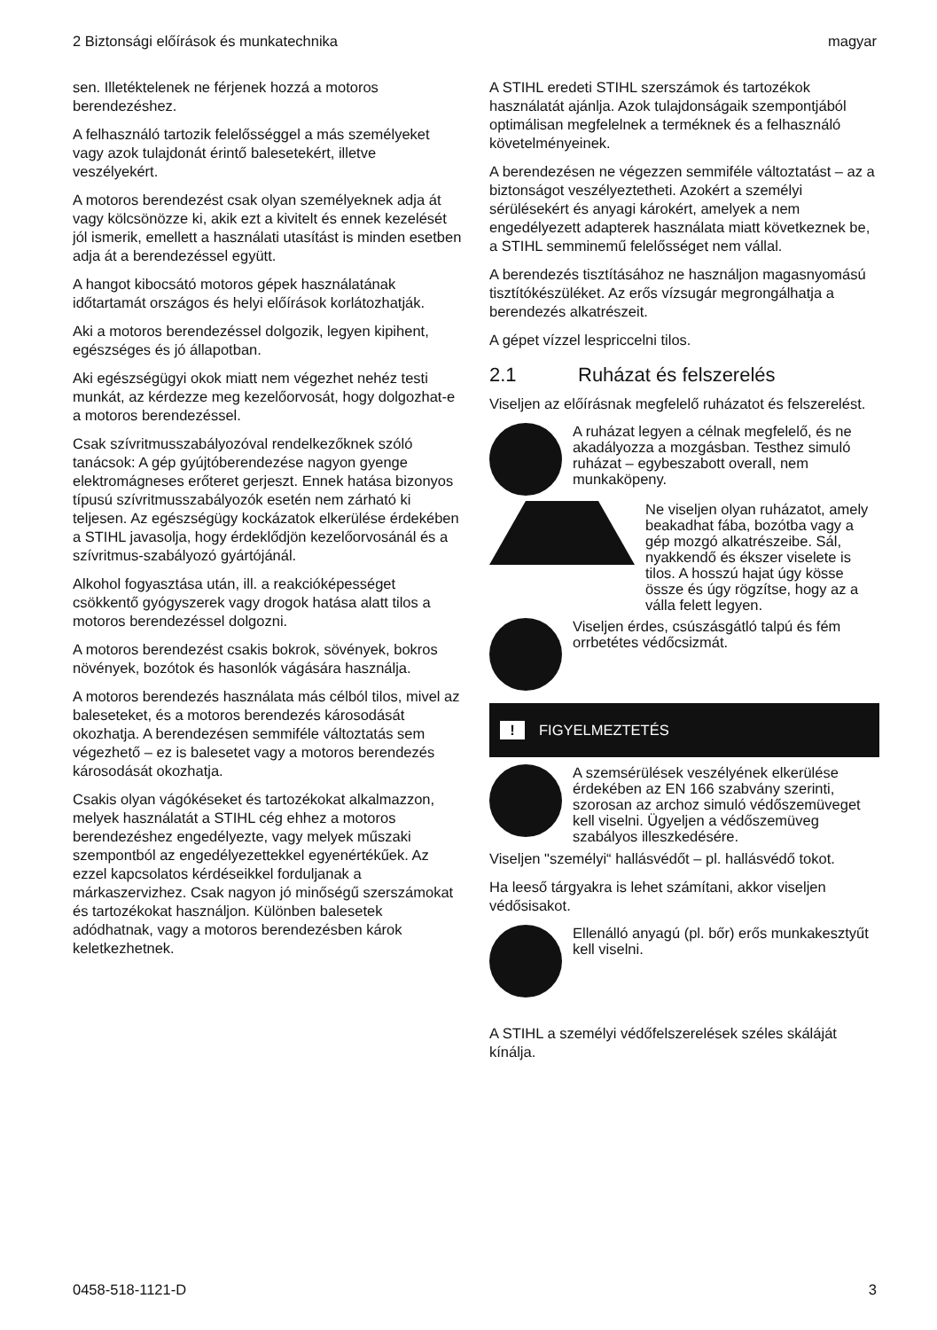2 Biztonsági előírások és munkatechnika magyar
sen. Illetéktelenek ne férjenek hozzá a motoros berendezéshez.
A felhasználó tartozik felelősséggel a más személyeket vagy azok tulajdonát érintő balesetekért, illetve veszélyekért.
A motoros berendezést csak olyan személyeknek adja át vagy kölcsönözze ki, akik ezt a kivitelt és ennek kezelését jól ismerik, emellett a használati utasítást is minden esetben adja át a berendezéssel együtt.
A hangot kibocsátó motoros gépek használatának időtartamát országos és helyi előírások korlátozhatják.
Aki a motoros berendezéssel dolgozik, legyen kipihent, egészséges és jó állapotban.
Aki egészségügyi okok miatt nem végezhet nehéz testi munkát, az kérdezze meg kezelőorvosát, hogy dolgozhat-e a motoros berendezéssel.
Csak szívritmusszabályozóval rendelkezőknek szóló tanácsok: A gép gyújtóberendezése nagyon gyenge elektromágneses erőteret gerjeszt. Ennek hatása bizonyos típusú szívritmusszabályozók esetén nem zárható ki teljesen. Az egészségügy kockázatok elkerülése érdekében a STIHL javasolja, hogy érdeklődjön kezelőorvosánál és a szívritmus-szabályozó gyártójánál.
Alkohol fogyasztása után, ill. a reakcióképességet csökkentő gyógyszerek vagy drogok hatása alatt tilos a motoros berendezéssel dolgozni.
A motoros berendezést csakis bokrok, sövények, bokros növények, bozótok és hasonlók vágására használja.
A motoros berendezés használata más célból tilos, mivel az baleseteket, és a motoros berendezés károsodását okozhatja. A berendezésen semmiféle változtatás sem végezhető – ez is balesetet vagy a motoros berendezés károsodását okozhatja.
Csakis olyan vágókéseket és tartozékokat alkalmazzon, melyek használatát a STIHL cég ehhez a motoros berendezéshez engedélyezte, vagy melyek műszaki szempontból az engedélyezettekkel egyenértékűek. Az ezzel kapcsolatos kérdéseikkel forduljanak a márkaszervizhez. Csak nagyon jó minőségű szerszámokat és tartozékokat használjon. Különben balesetek adódhatnak, vagy a motoros berendezésben károk keletkezhetnek.
A STIHL eredeti STIHL szerszámok és tartozékok használatát ajánlja. Azok tulajdonságaik szempontjából optimálisan megfelelnek a terméknek és a felhasználó követelményeinek.
A berendezésen ne végezzen semmiféle változtatást – az a biztonságot veszélyeztetheti. Azokért a személyi sérülésekért és anyagi károkért, amelyek a nem engedélyezett adapterek használata miatt következnek be, a STIHL semminemű felelősséget nem vállal.
A berendezés tisztításához ne használjon magasnyomású tisztítókészüléket. Az erős vízsugár megrongálhatja a berendezés alkatrészeit.
A gépet vízzel lespriccelni tilos.
2.1 Ruházat és felszerelés
Viseljen az előírásnak megfelelő ruházatot és felszerelést.
A ruházat legyen a célnak megfelelő, és ne akadályozza a mozgásban. Testhez simuló ruházat – egybeszabott overall, nem munkaköpeny.
Ne viseljen olyan ruházatot, amely beakadhat fába, bozótba vagy a gép mozgó alkatrészeibe. Sál, nyakkendő és ékszer viselete is tilos. A hosszú hajat úgy kösse össze és úgy rögzítse, hogy az a válla felett legyen.
Viseljen érdes, csúszásgátló talpú és fém orrbetétes védőcsizmát.
! FIGYELMEZTETÉS
A szemsérülések veszélyének elkerülése érdekében az EN 166 szabvány szerinti, szorosan az archoz simuló védőszemüveget kell viselni. Ügyeljen a védőszemüveg szabályos illeszkedésére.
Viseljen "személyi“ hallásvédőt – pl. hallásvédő tokot.
Ha leeső tárgyakra is lehet számítani, akkor viseljen védősisakot.
Ellenálló anyagú (pl. bőr) erős munkakesztyűt kell viselni.
A STIHL a személyi védőfelszerelések széles skáláját kínálja.
0458-518-1121-D 3